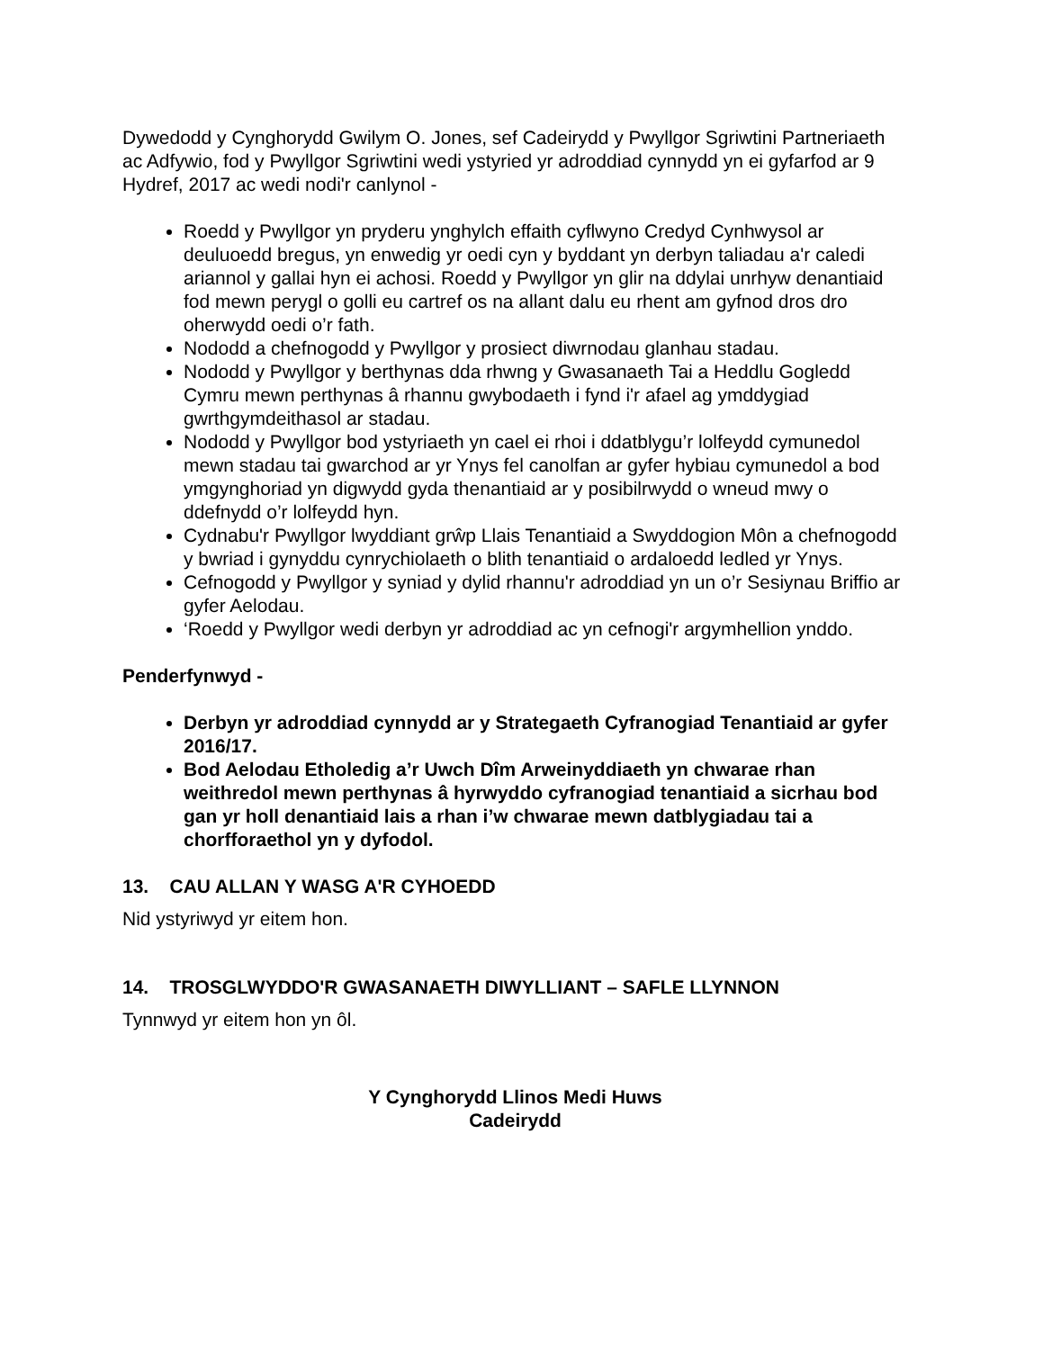Dywedodd y Cynghorydd Gwilym O. Jones, sef Cadeirydd y Pwyllgor Sgriwtini Partneriaeth ac Adfywio, fod y Pwyllgor Sgriwtini wedi ystyried yr adroddiad cynnydd yn ei gyfarfod ar 9 Hydref, 2017 ac wedi nodi'r canlynol -
Roedd y Pwyllgor yn pryderu ynghylch effaith cyflwyno Credyd Cynhwysol ar deuluoedd bregus, yn enwedig yr oedi cyn y byddant yn derbyn taliadau a'r caledi ariannol y gallai hyn ei achosi. Roedd y Pwyllgor yn glir na ddylai unrhyw denantiaid fod mewn perygl o golli eu cartref os na allant dalu eu rhent am gyfnod dros dro oherwydd oedi o’r fath.
Nododd a chefnogodd y Pwyllgor y prosiect diwrnodau glanhau stadau.
Nododd y Pwyllgor y berthynas dda rhwng y Gwasanaeth Tai a Heddlu Gogledd Cymru mewn perthynas â rhannu gwybodaeth i fynd i'r afael ag ymddygiad gwrthgymdeithasol ar stadau.
Nododd y Pwyllgor bod ystyriaeth yn cael ei rhoi i ddatblygu’r lolfeydd cymunedol mewn stadau tai gwarchod ar yr Ynys fel canolfan ar gyfer hybiau cymunedol a bod ymgynghoriad yn digwydd gyda thenantiaid ar y posibilrwydd o wneud mwy o ddefnydd o’r lolfeydd hyn.
Cydnabu'r Pwyllgor lwyddiant grŵp Llais Tenantiaid a Swyddogion Môn a chefnogodd y bwriad i gynyddu cynrychiolaeth o blith tenantiaid o ardaloedd ledled yr Ynys.
Cefnogodd y Pwyllgor y syniad y dylid rhannu'r adroddiad yn un o’r Sesiynau Briffio ar gyfer Aelodau.
‘Roedd y Pwyllgor wedi derbyn yr adroddiad ac yn cefnogi'r argymhellion ynddo.
Penderfynwyd -
Derbyn yr adroddiad cynnydd ar y Strategaeth Cyfranogiad Tenantiaid ar gyfer 2016/17.
Bod Aelodau Etholedig a’r Uwch Dîm Arweinyddiaeth yn chwarae rhan weithredol mewn perthynas â hyrwyddo cyfranogiad tenantiaid a sicrhau bod gan yr holl denantiaid lais a rhan i’w chwarae mewn datblygiadau tai a chorfforaethol yn y dyfodol.
13. CAU ALLAN Y WASG A'R CYHOEDD
Nid ystyriwyd yr eitem hon.
14. TROSGLWYDDO'R GWASANAETH DIWYLLIANT – SAFLE LLYNNON
Tynnwyd yr eitem hon yn ôl.
Y Cynghorydd Llinos Medi Huws
Cadeirydd